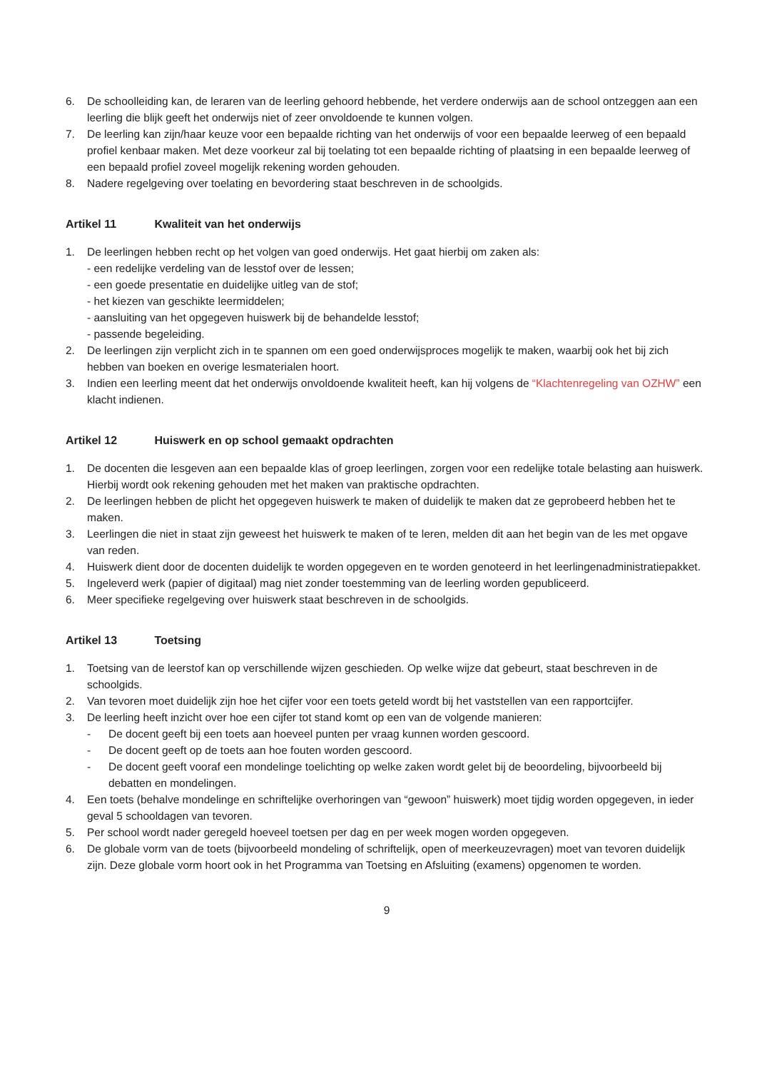6. De schoolleiding kan, de leraren van de leerling gehoord hebbende, het verdere onderwijs aan de school ontzeggen aan een leerling die blijk geeft het onderwijs niet of zeer onvoldoende te kunnen volgen.
7. De leerling kan zijn/haar keuze voor een bepaalde richting van het onderwijs of voor een bepaalde leerweg of een bepaald profiel kenbaar maken. Met deze voorkeur zal bij toelating tot een bepaalde richting of plaatsing in een bepaalde leerweg of een bepaald profiel zoveel mogelijk rekening worden gehouden.
8. Nadere regelgeving over toelating en bevordering staat beschreven in de schoolgids.
Artikel 11 Kwaliteit van het onderwijs
1. De leerlingen hebben recht op het volgen van goed onderwijs. Het gaat hierbij om zaken als:
- een redelijke verdeling van de lesstof over de lessen;
- een goede presentatie en duidelijke uitleg van de stof;
- het kiezen van geschikte leermiddelen;
- aansluiting van het opgegeven huiswerk bij de behandelde lesstof;
- passende begeleiding.
2. De leerlingen zijn verplicht zich in te spannen om een goed onderwijsproces mogelijk te maken, waarbij ook het bij zich hebben van boeken en overige lesmaterialen hoort.
3. Indien een leerling meent dat het onderwijs onvoldoende kwaliteit heeft, kan hij volgens de “Klachtenregeling van OZHW” een klacht indienen.
Artikel 12 Huiswerk en op school gemaakt opdrachten
1. De docenten die lesgeven aan een bepaalde klas of groep leerlingen, zorgen voor een redelijke totale belasting aan huiswerk. Hierbij wordt ook rekening gehouden met het maken van praktische opdrachten.
2. De leerlingen hebben de plicht het opgegeven huiswerk te maken of duidelijk te maken dat ze geprobeerd hebben het te maken.
3. Leerlingen die niet in staat zijn geweest het huiswerk te maken of te leren, melden dit aan het begin van de les met opgave van reden.
4. Huiswerk dient door de docenten duidelijk te worden opgegeven en te worden genoteerd in het leerlingenadministratiepakket.
5. Ingeleverd werk (papier of digitaal) mag niet zonder toestemming van de leerling worden gepubliceerd.
6. Meer specifieke regelgeving over huiswerk staat beschreven in de schoolgids.
Artikel 13 Toetsing
1. Toetsing van de leerstof kan op verschillende wijzen geschieden. Op welke wijze dat gebeurt, staat beschreven in de schoolgids.
2. Van tevoren moet duidelijk zijn hoe het cijfer voor een toets geteld wordt bij het vaststellen van een rapportcijfer.
3. De leerling heeft inzicht over hoe een cijfer tot stand komt op een van de volgende manieren:
- De docent geeft bij een toets aan hoeveel punten per vraag kunnen worden gescoord.
- De docent geeft op de toets aan hoe fouten worden gescoord.
- De docent geeft vooraf een mondelinge toelichting op welke zaken wordt gelet bij de beoordeling, bijvoorbeeld bij debatten en mondelingen.
4. Een toets (behalve mondelinge en schriftelijke overhoringen van “gewoon” huiswerk) moet tijdig worden opgegeven, in ieder geval 5 schooldagen van tevoren.
5. Per school wordt nader geregeld hoeveel toetsen per dag en per week mogen worden opgegeven.
6. De globale vorm van de toets (bijvoorbeeld mondeling of schriftelijk, open of meerkeuzevragen) moet van tevoren duidelijk zijn. Deze globale vorm hoort ook in het Programma van Toetsing en Afsluiting (examens) opgenomen te worden.
9